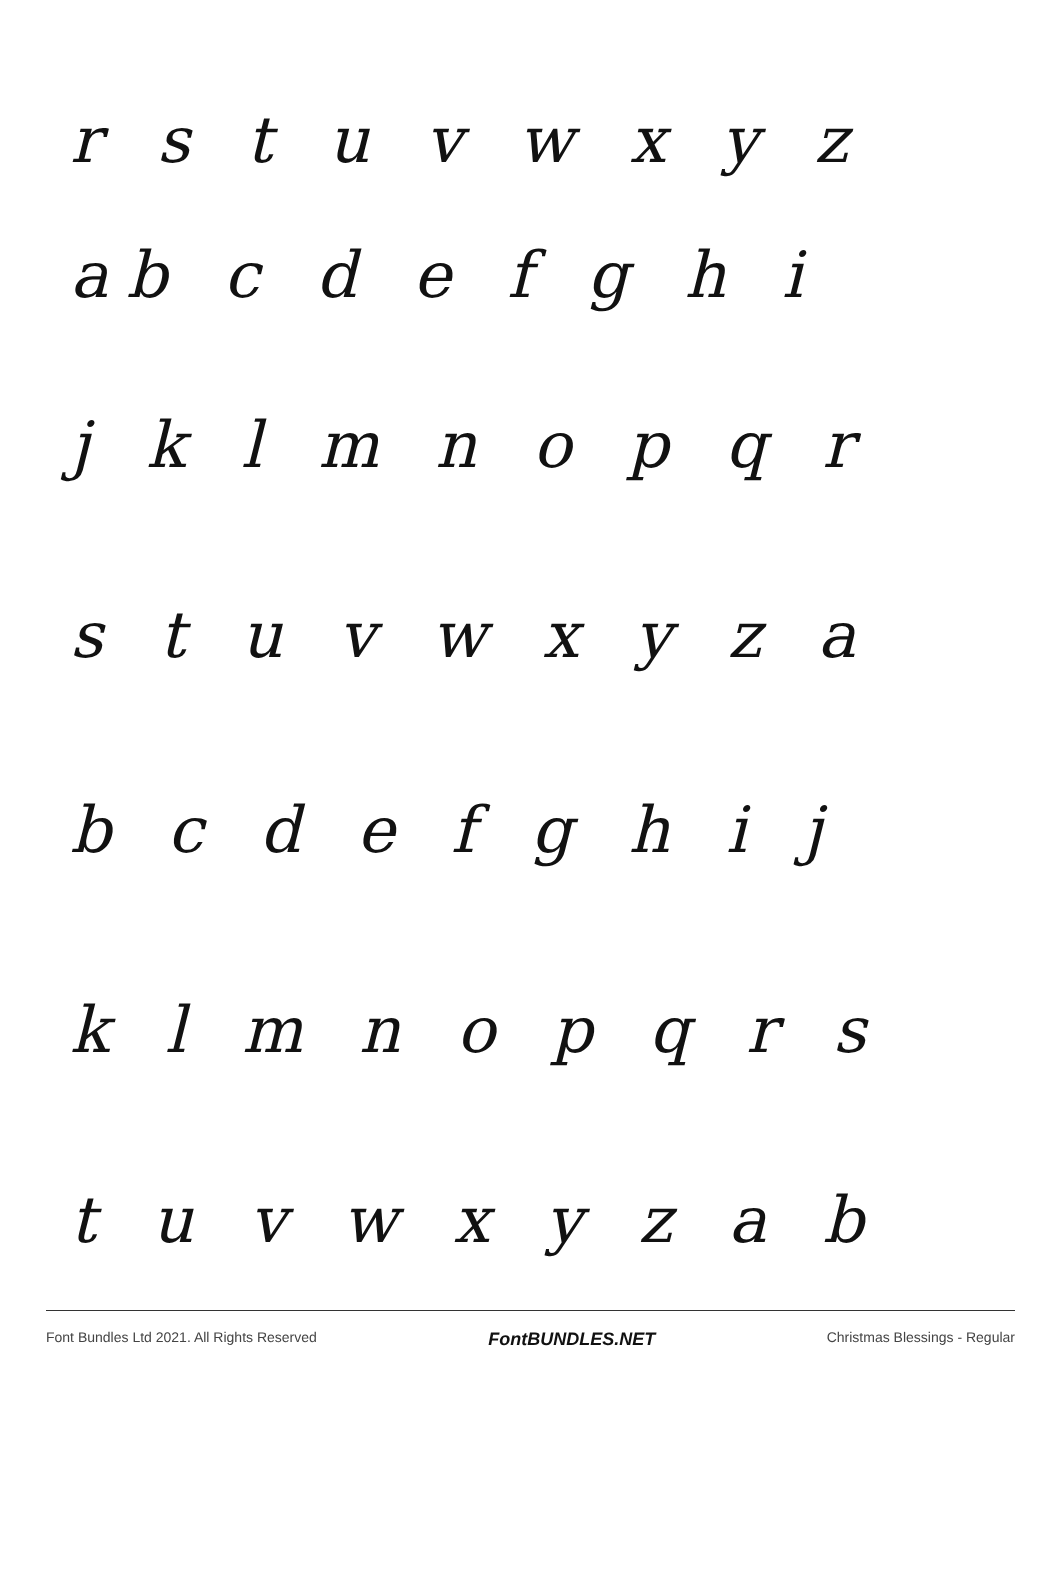r s t u v w x y z
ab c d e f g h i
j k l m n o p q r
s t u v w x y z a
b c d e f g h i j
k l m n o p q r s
t u v w x y z a b
Font Bundles Ltd 2021. All Rights Reserved FontBUNDLES.NET Christmas Blessings - Regular